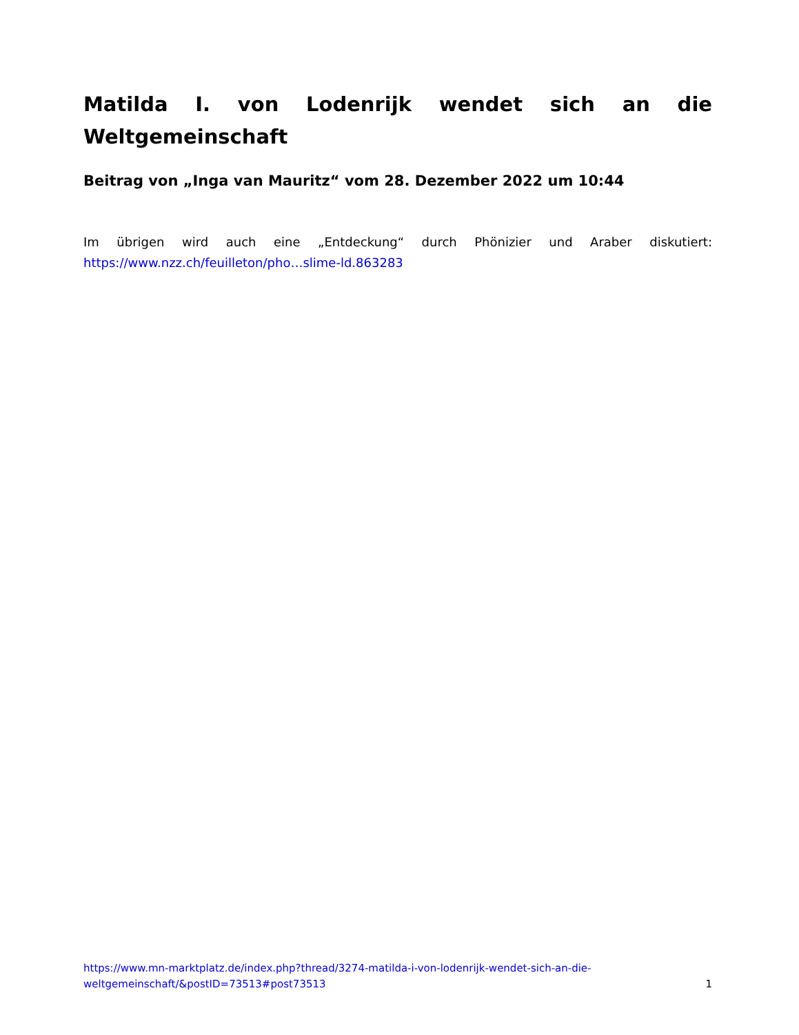Matilda I. von Lodenrijk wendet sich an die Weltgemeinschaft
Beitrag von „Inga van Mauritz“ vom 28. Dezember 2022 um 10:44
Im übrigen wird auch eine „Entdeckung“ durch Phönizier und Araber diskutiert: https://www.nzz.ch/feuilleton/pho…slime-ld.863283
https://www.mn-marktplatz.de/index.php?thread/3274-matilda-i-von-lodenrijk-wendet-sich-an-die-
weltgemeinschaft/&postID=73513#post73513
1